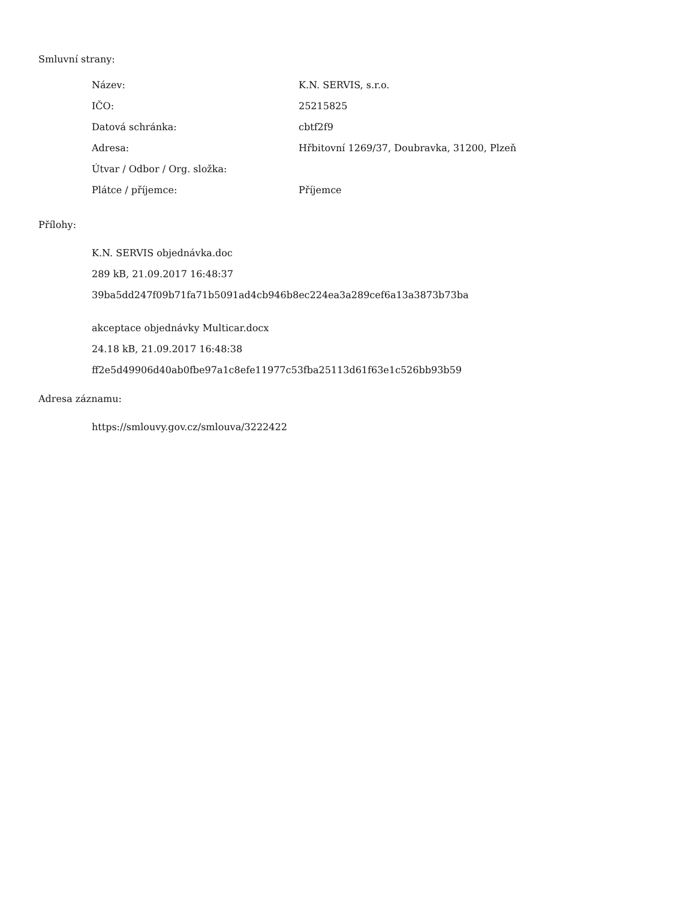Smluvní strany:
| Název: | K.N. SERVIS, s.r.o. |
| IČO: | 25215825 |
| Datová schránka: | cbtf2f9 |
| Adresa: | Hřbitovní 1269/37, Doubravka, 31200, Plzeň |
| Útvar / Odbor / Org. složka: | |
| Plátce / příjemce: | Příjemce |
Přílohy:
K.N. SERVIS objednávka.doc
289 kB, 21.09.2017 16:48:37
39ba5dd247f09b71fa71b5091ad4cb946b8ec224ea3a289cef6a13a3873b73ba
akceptace objednávky Multicar.docx
24.18 kB, 21.09.2017 16:48:38
ff2e5d49906d40ab0fbe97a1c8efe11977c53fba25113d61f63e1c526bb93b59
Adresa záznamu:
https://smlouvy.gov.cz/smlouva/3222422